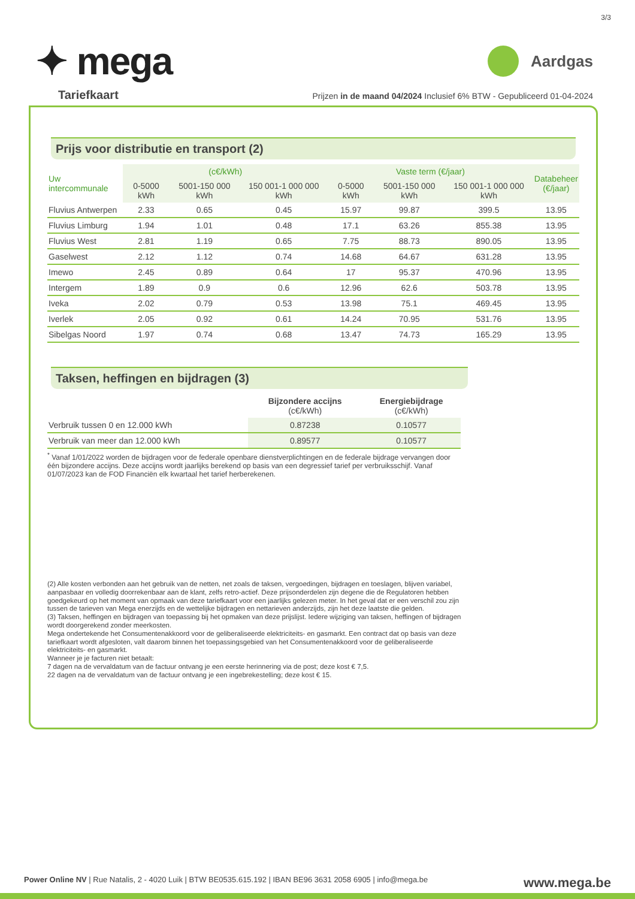3/3
✦ mega
Aardgas
Prijzen in de maand 04/2024 Inclusief 6% BTW - Gepubliceerd 01-04-2024
Tariefkaart
Prijs voor distributie en transport (2)
| Uw intercommunale | (c€/kWh) | | | Vaste term (€/jaar) | | | Databeheer (€/jaar) |
| --- | --- | --- | --- | --- | --- | --- | --- |
| | 0-5000 kWh | 5001-150 000 kWh | 150 001-1 000 000 kWh | 0-5000 kWh | 5001-150 000 kWh | 150 001-1 000 000 kWh | |
| Fluvius Antwerpen | 2.33 | 0.65 | 0.45 | 15.97 | 99.87 | 399.5 | 13.95 |
| Fluvius Limburg | 1.94 | 1.01 | 0.48 | 17.1 | 63.26 | 855.38 | 13.95 |
| Fluvius West | 2.81 | 1.19 | 0.65 | 7.75 | 88.73 | 890.05 | 13.95 |
| Gaselwest | 2.12 | 1.12 | 0.74 | 14.68 | 64.67 | 631.28 | 13.95 |
| Imewo | 2.45 | 0.89 | 0.64 | 17 | 95.37 | 470.96 | 13.95 |
| Intergem | 1.89 | 0.9 | 0.6 | 12.96 | 62.6 | 503.78 | 13.95 |
| Iveka | 2.02 | 0.79 | 0.53 | 13.98 | 75.1 | 469.45 | 13.95 |
| Iverlek | 2.05 | 0.92 | 0.61 | 14.24 | 70.95 | 531.76 | 13.95 |
| Sibelgas Noord | 1.97 | 0.74 | 0.68 | 13.47 | 74.73 | 165.29 | 13.95 |
Taksen, heffingen en bijdragen (3)
| | Bijzondere accijns (c€/kWh) | Energiebijdrage (c€/kWh) |
| --- | --- | --- |
| Verbruik tussen 0 en 12.000 kWh | 0.87238 | 0.10577 |
| Verbruik van meer dan 12.000 kWh | 0.89577 | 0.10577 |
<sup>*</sup> Vanaf 1/01/2022 worden de bijdragen voor de federale openbare dienstverplichtingen en de federale bijdrage vervangen door één bijzondere accijns. Deze accijns wordt jaarlijks berekend op basis van een degressief tarief per verbruiksschijf. Vanaf 01/07/2023 kan de FOD Financiën elk kwartaal het tarief herberekenen.
(2) Alle kosten verbonden aan het gebruik van de netten, net zoals de taksen, vergoedingen, bijdragen en toeslagen, blijven variabel, aanpasbaar en volledig doorrekenbaar aan de klant, zelfs retro-actief. Deze prijsonderdelen zijn degene die de Regulatoren hebben goedgekeurd op het moment van opmaak van deze tariefkaart voor een jaarlijks gelezen meter. In het geval dat er een verschil zou zijn tussen de tarieven van Mega enerzijds en de wettelijke bijdragen en nettarieven anderzijds, zijn het deze laatste die gelden.
(3) Taksen, heffingen en bijdragen van toepassing bij het opmaken van deze prijslijst. Iedere wijziging van taksen, heffingen of bijdragen wordt doorgerekend zonder meerkosten.
Mega ondertekende het Consumentenakkoord voor de geliberaliseerde elektriciteits- en gasmarkt. Een contract dat op basis van deze tariefkaart wordt afgesloten, valt daarom binnen het toepassingsgebied van het Consumentenakkoord voor de geliberaliseerde elektriciteits- en gasmarkt.
Wanneer je je facturen niet betaalt:
7 dagen na de vervaldatum van de factuur ontvang je een eerste herinnering via de post; deze kost € 7,5.
22 dagen na de vervaldatum van de factuur ontvang je een ingebrekestelling; deze kost € 15.
Power Online NV | Rue Natalis, 2 - 4020 Luik | BTW BE0535.615.192 | IBAN BE96 3631 2058 6905 | info@mega.be
www.mega.be